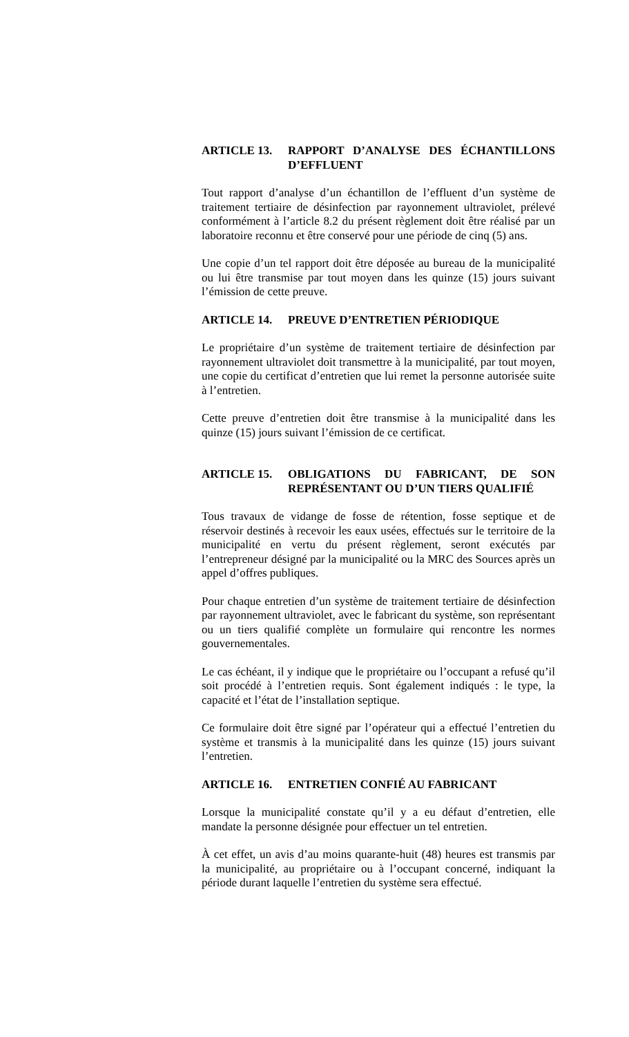ARTICLE 13. RAPPORT D’ANALYSE DES ÉCHANTILLONS D’EFFLUENT
Tout rapport d’analyse d’un échantillon de l’effluent d’un système de traitement tertiaire de désinfection par rayonnement ultraviolet, prélevé conformément à l’article 8.2 du présent règlement doit être réalisé par un laboratoire reconnu et être conservé pour une période de cinq (5) ans.
Une copie d’un tel rapport doit être déposée au bureau de la municipalité ou lui être transmise par tout moyen dans les quinze (15) jours suivant l’émission de cette preuve.
ARTICLE 14. PREUVE D’ENTRETIEN PÉRIODIQUE
Le propriétaire d’un système de traitement tertiaire de désinfection par rayonnement ultraviolet doit transmettre à la municipalité, par tout moyen, une copie du certificat d’entretien que lui remet la personne autorisée suite à l’entretien.
Cette preuve d’entretien doit être transmise à la municipalité dans les quinze (15) jours suivant l’émission de ce certificat.
ARTICLE 15. OBLIGATIONS DU FABRICANT, DE SON REPRÉSENTANT OU D’UN TIERS QUALIFIÉ
Tous travaux de vidange de fosse de rétention, fosse septique et de réservoir destinés à recevoir les eaux usées, effectués sur le territoire de la municipalité en vertu du présent règlement, seront exécutés par l’entrepreneur désigné par la municipalité ou la MRC des Sources après un appel d’offres publiques.
Pour chaque entretien d’un système de traitement tertiaire de désinfection par rayonnement ultraviolet, avec le fabricant du système, son représentant ou un tiers qualifié complète un formulaire qui rencontre les normes gouvernementales.
Le cas échéant, il y indique que le propriétaire ou l’occupant a refusé qu’il soit procédé à l’entretien requis. Sont également indiqués : le type, la capacité et l’état de l’installation septique.
Ce formulaire doit être signé par l’opérateur qui a effectué l’entretien du système et transmis à la municipalité dans les quinze (15) jours suivant l’entretien.
ARTICLE 16. ENTRETIEN CONFIÉ AU FABRICANT
Lorsque la municipalité constate qu’il y a eu défaut d’entretien, elle mandate la personne désignée pour effectuer un tel entretien.
À cet effet, un avis d’au moins quarante-huit (48) heures est transmis par la municipalité, au propriétaire ou à l’occupant concerné, indiquant la période durant laquelle l’entretien du système sera effectué.